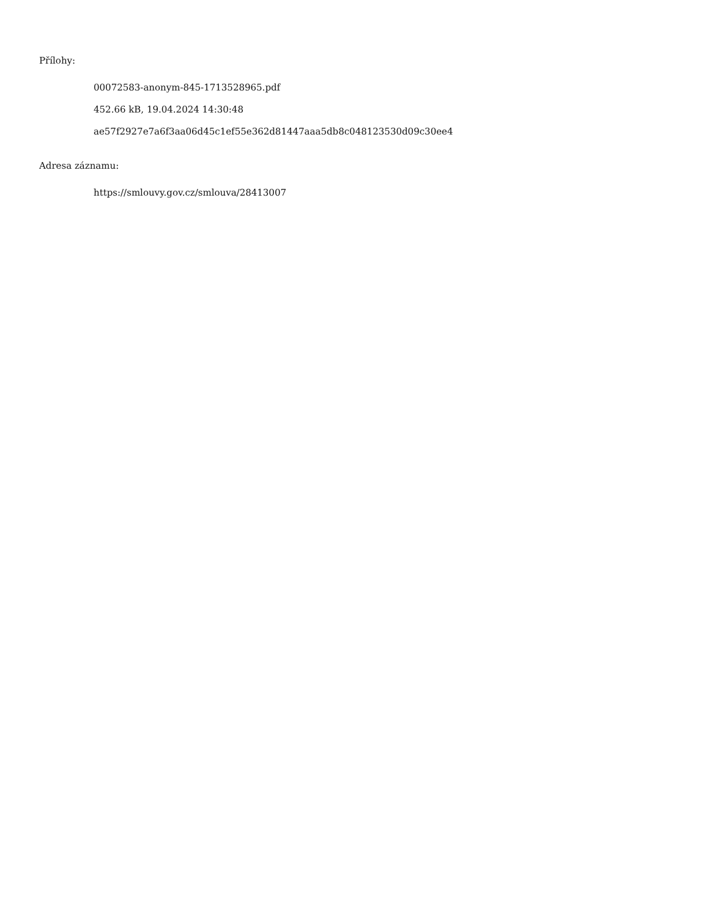Přílohy:
00072583-anonym-845-1713528965.pdf
452.66 kB, 19.04.2024 14:30:48
ae57f2927e7a6f3aa06d45c1ef55e362d81447aaa5db8c048123530d09c30ee4
Adresa záznamu:
https://smlouvy.gov.cz/smlouva/28413007